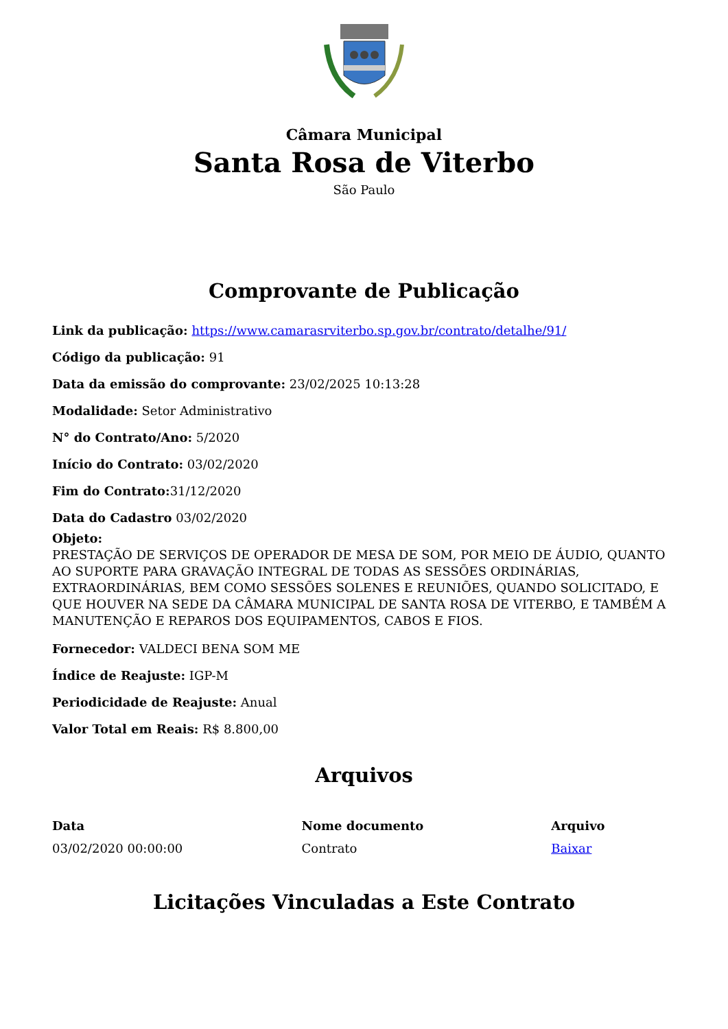Câmara Municipal
Santa Rosa de Viterbo
São Paulo
Comprovante de Publicação
Link da publicação: https://www.camarasrviterbo.sp.gov.br/contrato/detalhe/91/
Código da publicação: 91
Data da emissão do comprovante: 23/02/2025 10:13:28
Modalidade: Setor Administrativo
N° do Contrato/Ano: 5/2020
Início do Contrato: 03/02/2020
Fim do Contrato: 31/12/2020
Data do Cadastro 03/02/2020
Objeto:
PRESTAÇÃO DE SERVIÇOS DE OPERADOR DE MESA DE SOM, POR MEIO DE ÁUDIO, QUANTO AO SUPORTE PARA GRAVAÇÃO INTEGRAL DE TODAS AS SESSÕES ORDINÁRIAS, EXTRAORDINÁRIAS, BEM COMO SESSÕES SOLENES E REUNIÕES, QUANDO SOLICITADO, E QUE HOUVER NA SEDE DA CÂMARA MUNICIPAL DE SANTA ROSA DE VITERBO, E TAMBÉM A MANUTENÇÃO E REPAROS DOS EQUIPAMENTOS, CABOS E FIOS.
Fornecedor: VALDECI BENA SOM ME
Índice de Reajuste: IGP-M
Periodicidade de Reajuste: Anual
Valor Total em Reais: R$ 8.800,00
Arquivos
| Data | Nome documento | Arquivo |
| --- | --- | --- |
| 03/02/2020 00:00:00 | Contrato | Baixar |
Licitações Vinculadas a Este Contrato